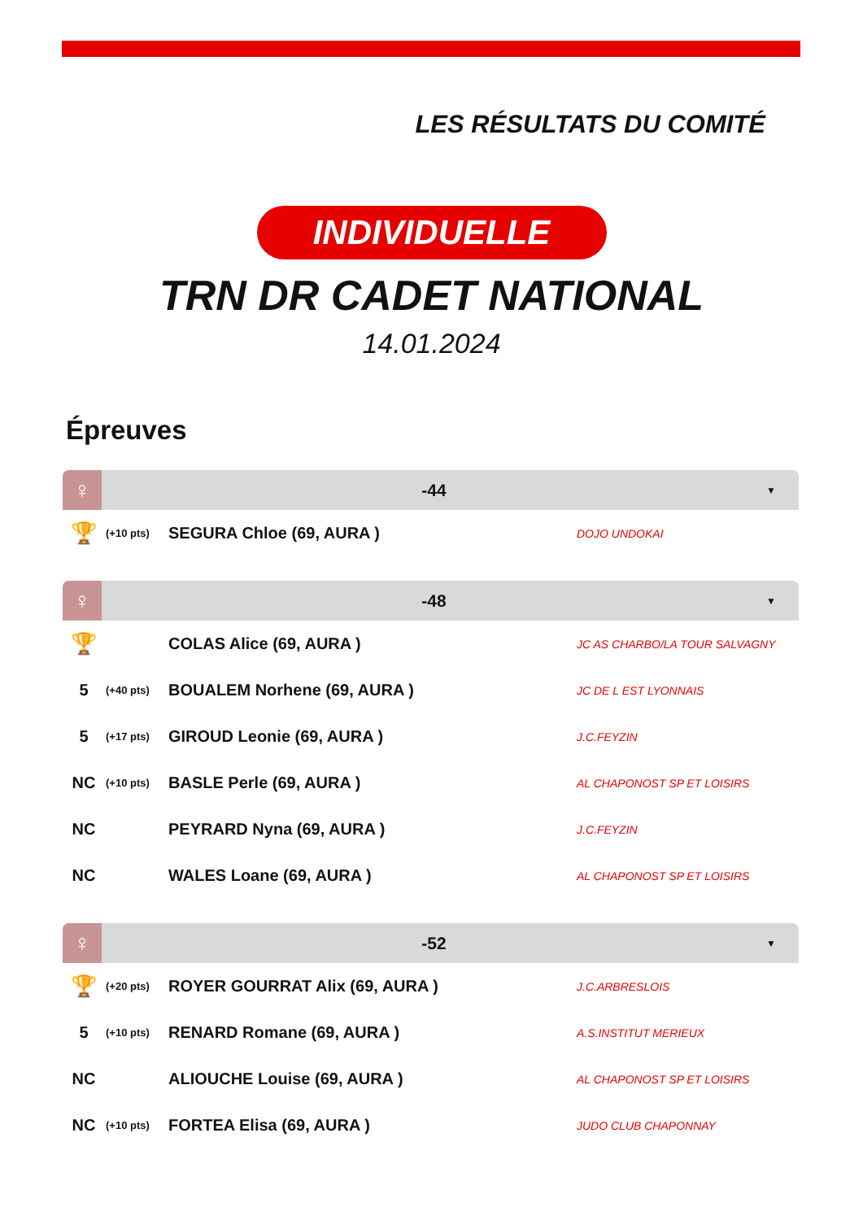LES RÉSULTATS DU COMITÉ
INDIVIDUELLE
TRN DR CADET NATIONAL
14.01.2024
Épreuves
♀ -44 ▼
| 🏆 | (+10 pts) | SEGURA Chloe (69, AURA ) | DOJO UNDOKAI |
♀ -48 ▼
| 🏆 | | COLAS Alice (69, AURA ) | JC AS CHARBO/LA TOUR SALVAGNY |
| 5 | (+40 pts) | BOUALEM Norhene (69, AURA ) | JC DE L EST LYONNAIS |
| 5 | (+17 pts) | GIROUD Leonie (69, AURA ) | J.C.FEYZIN |
| NC | (+10 pts) | BASLE Perle (69, AURA ) | AL CHAPONOST SP ET LOISIRS |
| NC | | PEYRARD Nyna (69, AURA ) | J.C.FEYZIN |
| NC | | WALES Loane (69, AURA ) | AL CHAPONOST SP ET LOISIRS |
♀ -52 ▼
| 🏆 | (+20 pts) | ROYER GOURRAT Alix (69, AURA ) | J.C.ARBRESLOIS |
| 5 | (+10 pts) | RENARD Romane (69, AURA ) | A.S.INSTITUT MERIEUX |
| NC | | ALIOUCHE Louise (69, AURA ) | AL CHAPONOST SP ET LOISIRS |
| NC | (+10 pts) | FORTEA Elisa (69, AURA ) | JUDO CLUB CHAPONNAY |